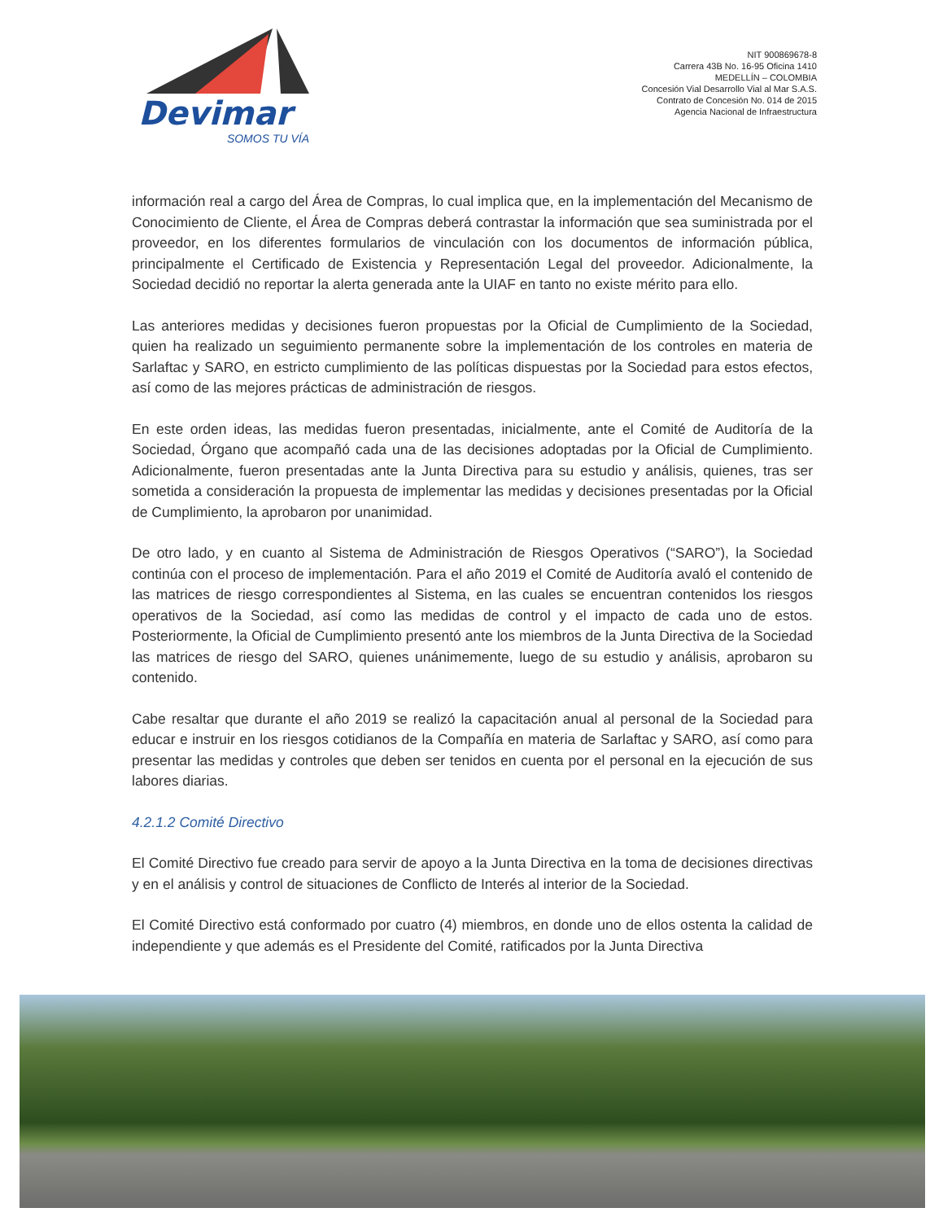Devimar
SOMOS TU VÍA
NIT 900869678-8
Carrera 43B No. 16-95 Oficina 1410
MEDELLÍN – COLOMBIA
Concesión Vial Desarrollo Vial al Mar S.A.S.
Contrato de Concesión No. 014 de 2015
Agencia Nacional de Infraestructura
información real a cargo del Área de Compras, lo cual implica que, en la implementación del Mecanismo de Conocimiento de Cliente, el Área de Compras deberá contrastar la información que sea suministrada por el proveedor, en los diferentes formularios de vinculación con los documentos de información pública, principalmente el Certificado de Existencia y Representación Legal del proveedor. Adicionalmente, la Sociedad decidió no reportar la alerta generada ante la UIAF en tanto no existe mérito para ello.
Las anteriores medidas y decisiones fueron propuestas por la Oficial de Cumplimiento de la Sociedad, quien ha realizado un seguimiento permanente sobre la implementación de los controles en materia de Sarlaftac y SARO, en estricto cumplimiento de las políticas dispuestas por la Sociedad para estos efectos, así como de las mejores prácticas de administración de riesgos.
En este orden ideas, las medidas fueron presentadas, inicialmente, ante el Comité de Auditoría de la Sociedad, Órgano que acompañó cada una de las decisiones adoptadas por la Oficial de Cumplimiento. Adicionalmente, fueron presentadas ante la Junta Directiva para su estudio y análisis, quienes, tras ser sometida a consideración la propuesta de implementar las medidas y decisiones presentadas por la Oficial de Cumplimiento, la aprobaron por unanimidad.
De otro lado, y en cuanto al Sistema de Administración de Riesgos Operativos (“SARO”), la Sociedad continúa con el proceso de implementación. Para el año 2019 el Comité de Auditoría avaló el contenido de las matrices de riesgo correspondientes al Sistema, en las cuales se encuentran contenidos los riesgos operativos de la Sociedad, así como las medidas de control y el impacto de cada uno de estos. Posteriormente, la Oficial de Cumplimiento presentó ante los miembros de la Junta Directiva de la Sociedad las matrices de riesgo del SARO, quienes unánimemente, luego de su estudio y análisis, aprobaron su contenido.
Cabe resaltar que durante el año 2019 se realizó la capacitación anual al personal de la Sociedad para educar e instruir en los riesgos cotidianos de la Compañía en materia de Sarlaftac y SARO, así como para presentar las medidas y controles que deben ser tenidos en cuenta por el personal en la ejecución de sus labores diarias.
4.2.1.2 Comité Directivo
El Comité Directivo fue creado para servir de apoyo a la Junta Directiva en la toma de decisiones directivas y en el análisis y control de situaciones de Conflicto de Interés al interior de la Sociedad.
El Comité Directivo está conformado por cuatro (4) miembros, en donde uno de ellos ostenta la calidad de independiente y que además es el Presidente del Comité, ratificados por la Junta Directiva